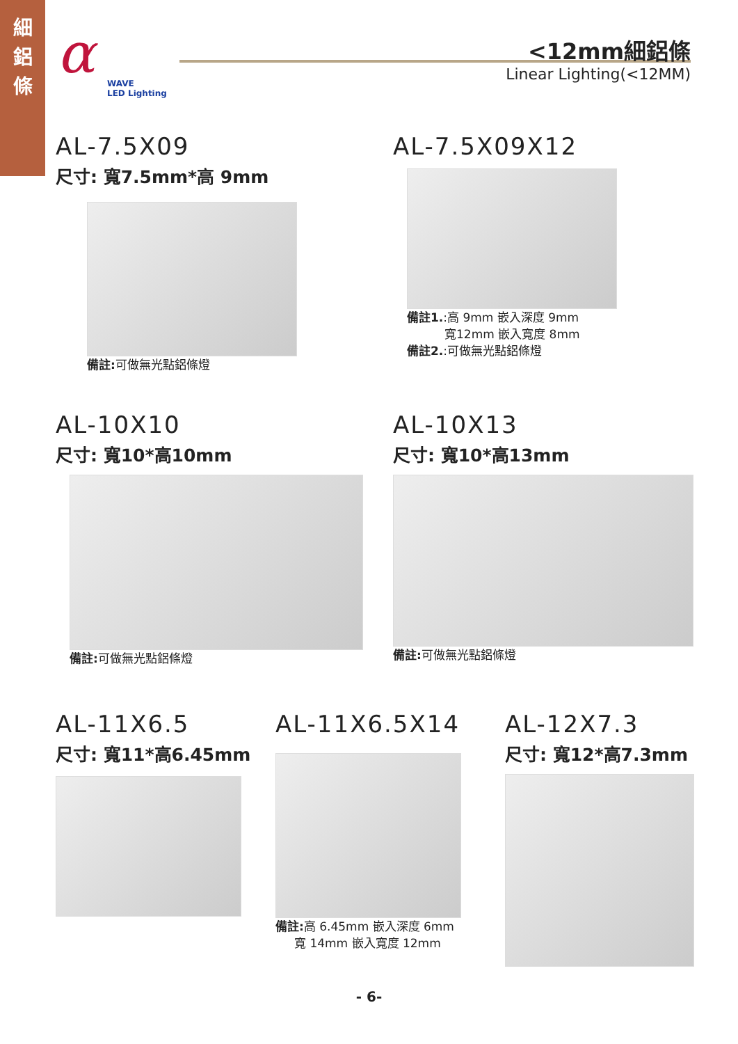細
鋁
條
α
WAVE
LED Lighting
<12mm細鋁條
Linear Lighting(<12MM)
AL-7.5X09
尺寸: 寬7.5mm*高 9mm
備註: 可做無光點鋁條燈
AL-7.5X09X12
備註1.:高 9mm 嵌入深度 9mm
寬12mm 嵌入寬度 8mm
備註2.:可做無光點鋁條燈
AL-10X10
尺寸: 寬10*高10mm
備註: 可做無光點鋁條燈
AL-10X13
尺寸: 寬10*高13mm
備註: 可做無光點鋁條燈
AL-11X6.5
尺寸: 寬11*高6.45mm
AL-11X6.5X14
備註: 高 6.45mm 嵌入深度 6mm
寬 14mm 嵌入寬度 12mm
AL-12X7.3
尺寸: 寬12*高7.3mm
- 6-